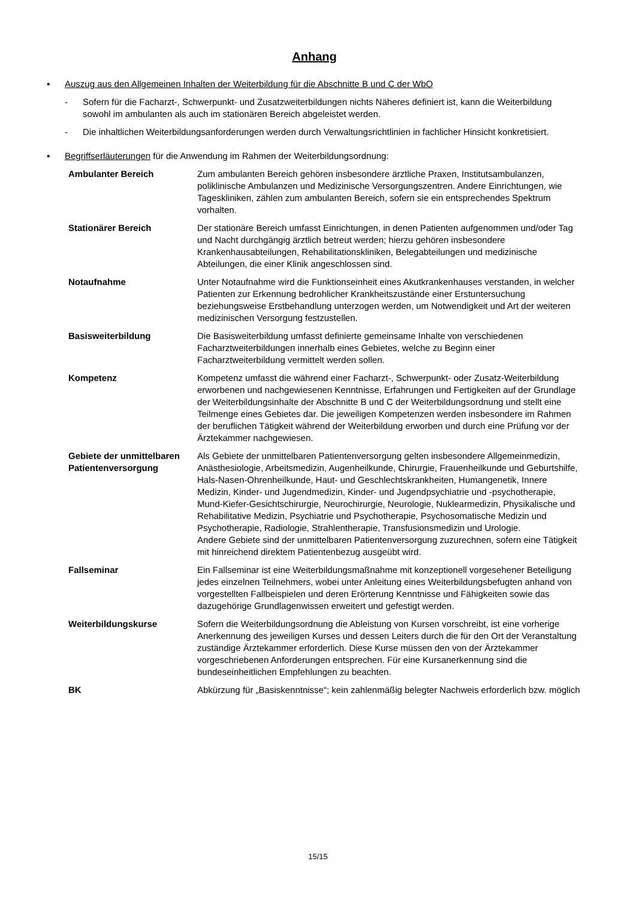Anhang
▪ Auszug aus den Allgemeinen Inhalten der Weiterbildung für die Abschnitte B und C der WbO
- Sofern für die Facharzt-, Schwerpunkt- und Zusatzweiterbildungen nichts Näheres definiert ist, kann die Weiterbildung sowohl im ambulanten als auch im stationären Bereich abgeleistet werden.
- Die inhaltlichen Weiterbildungsanforderungen werden durch Verwaltungsrichtlinien in fachlicher Hinsicht konkretisiert.
▪ Begriffserläuterungen für die Anwendung im Rahmen der Weiterbildungsordnung:
| Ambulanter Bereich | Zum ambulanten Bereich gehören insbesondere ärztliche Praxen, Instituts­ambulanzen, poliklinische Ambulanzen und Medizinische Versorgungszentren. Andere Einrichtungen, wie Tageskliniken, zählen zum ambulanten Bereich, sofern sie ein entsprechendes Spektrum vorhalten. |
| Stationärer Bereich | Der stationäre Bereich umfasst Einrichtungen, in denen Patienten aufgenommen und/oder Tag und Nacht durchgängig ärztlich betreut werden; hierzu gehören insbesondere Krankenhausabteilungen, Rehabilitationskliniken, Belegabtei­lungen und medizinische Abteilungen, die einer Klinik angeschlossen sind. |
| Notaufnahme | Unter Notaufnahme wird die Funktionseinheit eines Akutkrankenhauses verstanden, in welcher Patienten zur Erkennung bedrohlicher Krankheits­zustände einer Erstuntersuchung beziehungsweise Erstbehandlung unterzogen werden, um Notwendigkeit und Art der weiteren medizinischen Versorgung festzustellen. |
| Basisweiterbildung | Die Basisweiterbildung umfasst definierte gemeinsame Inhalte von verschie­denen Facharztweiterbildungen innerhalb eines Gebietes, welche zu Beginn einer Facharztweiterbildung vermittelt werden sollen. |
| Kompetenz | Kompetenz umfasst die während einer Facharzt-, Schwerpunkt- oder Zusatz-Weiterbildung erworbenen und nachgewiesenen Kenntnisse, Erfahrungen und Fertigkeiten auf der Grundlage der Weiterbildungsinhalte der Abschnitte B und C der Weiterbildungsordnung und stellt eine Teilmenge eines Gebietes dar. Die jeweiligen Kompetenzen werden insbesondere im Rahmen der beruflichen Tätigkeit während der Weiterbildung erworben und durch eine Prüfung vor der Ärztekammer nachgewiesen. |
| Gebiete der unmittelbaren Patientenversorgung | Als Gebiete der unmittelbaren Patientenversorgung gelten insbesondere Allgemeinmedizin, Anästhesiologie, Arbeitsmedizin, Augenheilkunde, Chirurgie, Frauenheilkunde und Geburtshilfe, Hals-Nasen-Ohrenheilkunde, Haut- und Geschlechtskrankheiten, Humangenetik, Innere Medizin, Kinder- und Jugend­medizin, Kinder- und Jugendpsychiatrie und -psychotherapie, Mund-Kiefer-Gesichtschirurgie, Neurochirurgie, Neurologie, Nuklearmedizin, Physikalische und Rehabilitative Medizin, Psychiatrie und Psychotherapie, Psychosomatische Medizin und Psychotherapie, Radiologie, Strahlentherapie, Transfusionsmedizin und Urologie. Andere Gebiete sind der unmittelbaren Patientenversorgung zuzurechnen, sofern eine Tätigkeit mit hinreichend direktem Patientenbezug ausgeübt wird. |
| Fallseminar | Ein Fallseminar ist eine Weiterbildungsmaßnahme mit konzeptionell vorgesehener Beteiligung jedes einzelnen Teilnehmers, wobei unter Anleitung eines Weiterbildungsbefugten anhand von vorgestellten Fallbeispielen und deren Erörterung Kenntnisse und Fähigkeiten sowie das dazugehörige Grundlagenwissen erweitert und gefestigt werden. |
| Weiterbildungskurse | Sofern die Weiterbildungsordnung die Ableistung von Kursen vorschreibt, ist eine vorherige Anerkennung des jeweiligen Kurses und dessen Leiters durch die für den Ort der Veranstaltung zuständige Ärztekammer erforderlich. Diese Kurse müssen den von der Ärztekammer vorgeschriebenen Anforderungen entsprechen. Für eine Kursanerkennung sind die bundeseinheitlichen Empfehlungen zu beachten. |
| BK | Abkürzung für „Basiskenntnisse“; kein zahlenmäßig belegter Nachweis erforderlich bzw. möglich |
15/15